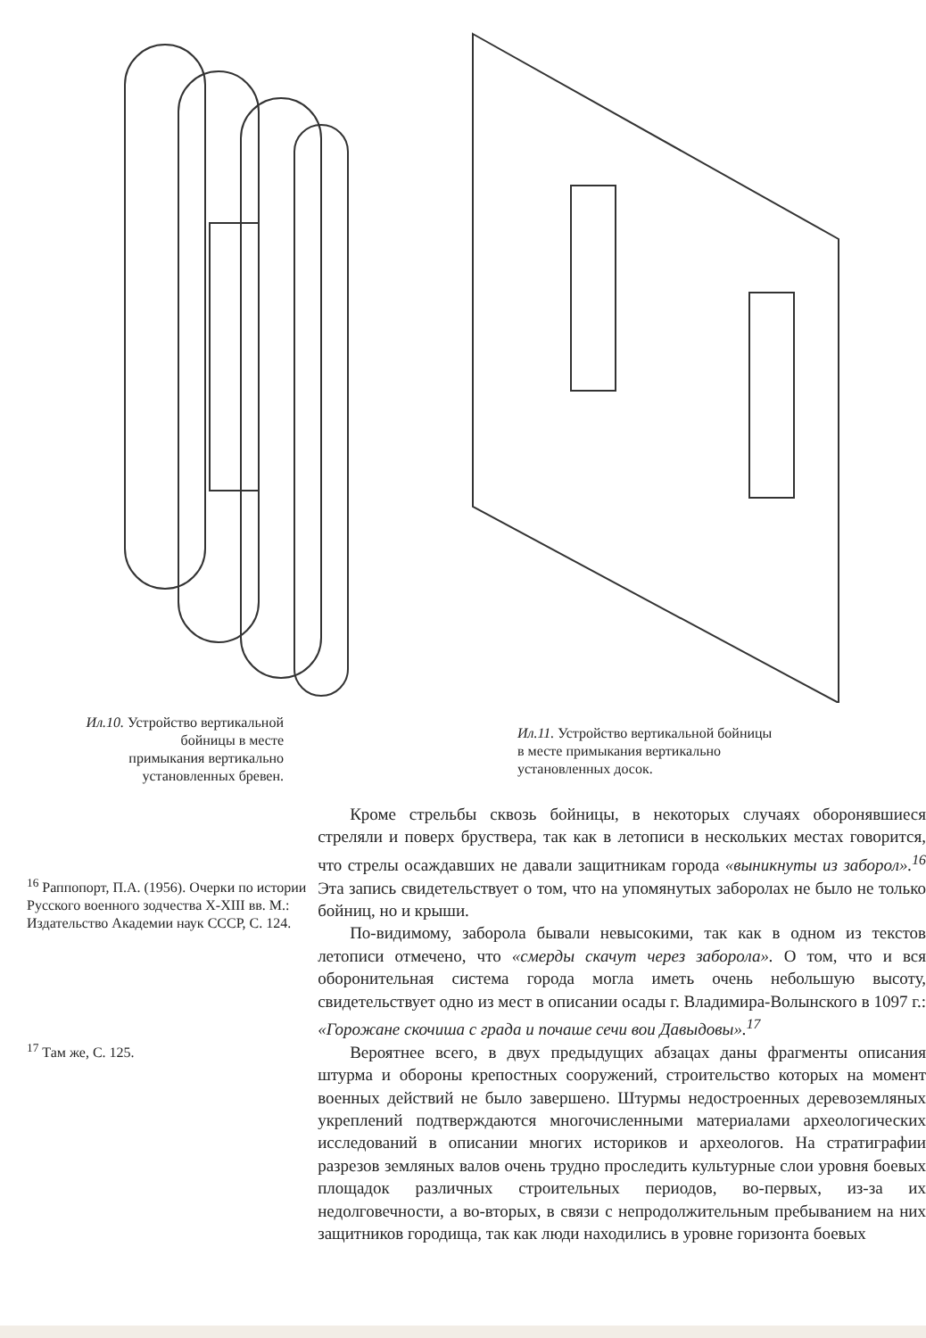Ил.10. Устройство вертикальной
бойницы в месте
примыкания вертикально
установленных бревен.
Ил.11. Устройство вертикальной бойницы
в месте примыкания вертикально
установленных досок.
<sup>16</sup> Раппопорт, П.А. (1956). Очерки по истории Русского военного зодчества X-XIII вв. М.: Издательство Академии наук СССР, С. 124.
<sup>17</sup> Там же, С. 125.
Кроме стрельбы сквозь бойницы, в некоторых случаях оборонявшиеся стреляли и поверх бруствера, так как в летописи в нескольких местах говорится, что стрелы осаждавших не давали защитникам города «выникнуты из заборол».<sup>16</sup> Эта запись свидетельствует о том, что на упомянутых заборолах не было не только бойниц, но и крыши.
По-видимому, заборола бывали невысокими, так как в одном из текстов летописи отмечено, что «смерды скачут через заборола». О том, что и вся оборонительная система города могла иметь очень небольшую высоту, свидетельствует одно из мест в описании осады г. Владимира-Волынского в 1097 г.: «Горожане скочиша с града и почаше сечи вои Давыдовы».<sup>17</sup>
Вероятнее всего, в двух предыдущих абзацах даны фрагменты описания штурма и обороны крепостных сооружений, строительство которых на момент военных действий не было завершено. Штурмы недостроенных деревоземляных укреплений подтверждаются многочисленными материалами археологических исследований в описании многих историков и археологов. На стратиграфии разрезов земляных валов очень трудно проследить культурные слои уровня боевых площадок различных строительных периодов, во-первых, из-за их недолговечности, а во-вторых, в связи с непродолжительным пребыванием на них защитников городища, так как люди находились в уровне горизонта боевых